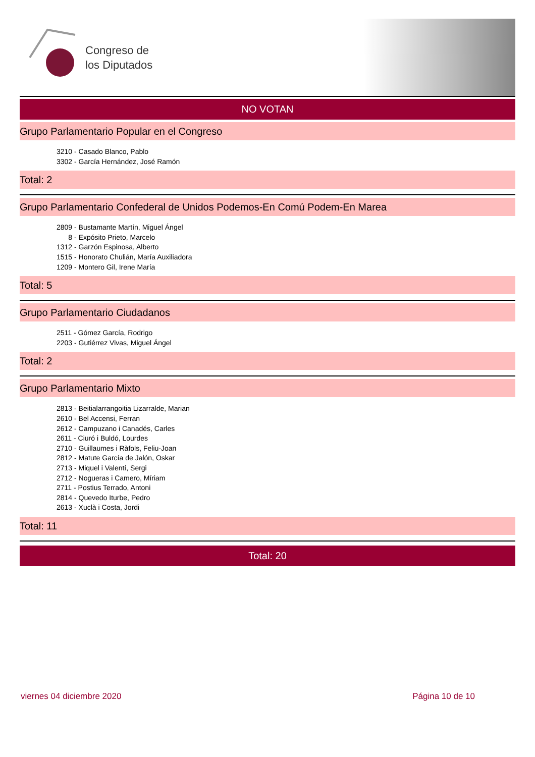Congreso de
los Diputados
NO VOTAN
Grupo Parlamentario Popular en el Congreso
3210 - Casado Blanco, Pablo
3302 - García Hernández, José Ramón
Total: 2
Grupo Parlamentario Confederal de Unidos Podemos-En Comú Podem-En Marea
2809 - Bustamante Martín, Miguel Ángel
8 - Expósito Prieto, Marcelo
1312 - Garzón Espinosa, Alberto
1515 - Honorato Chulián, María Auxiliadora
1209 - Montero Gil, Irene María
Total: 5
Grupo Parlamentario Ciudadanos
2511 - Gómez García, Rodrigo
2203 - Gutiérrez Vivas, Miguel Ángel
Total: 2
Grupo Parlamentario Mixto
2813 - Beitialarrangoitia Lizarralde, Marian
2610 - Bel Accensi, Ferran
2612 - Campuzano i Canadés, Carles
2611 - Ciuró i Buldó, Lourdes
2710 - Guillaumes i Ràfols, Feliu-Joan
2812 - Matute García de Jalón, Oskar
2713 - Miquel i Valentí, Sergi
2712 - Nogueras i Camero, Míriam
2711 - Postius Terrado, Antoni
2814 - Quevedo Iturbe, Pedro
2613 - Xuclà i Costa, Jordi
Total: 11
Total: 20
viernes 04 diciembre 2020 Página 10 de 10